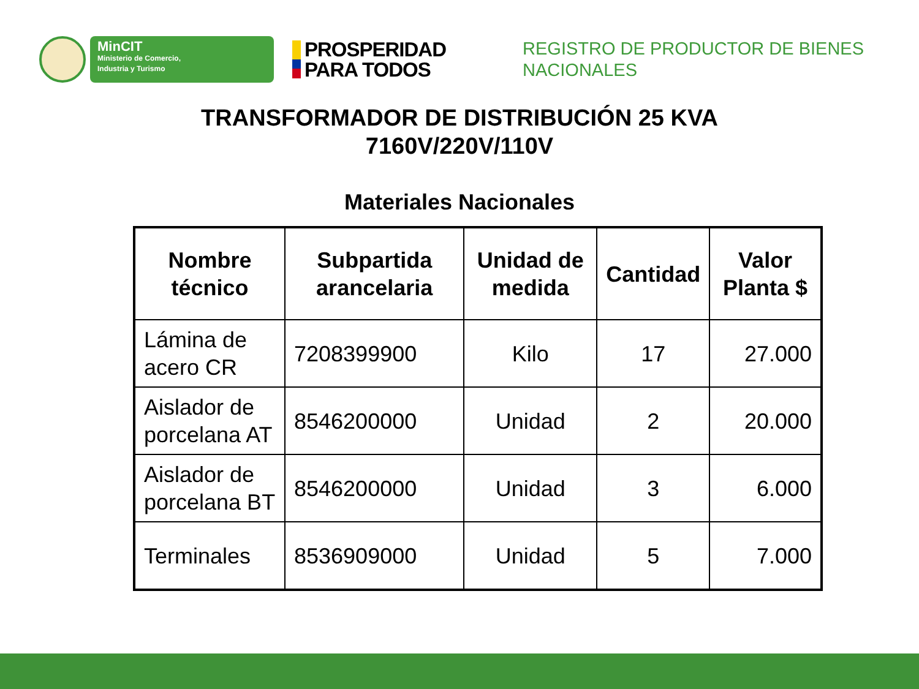MinCIT
Ministerio de Comercio,
Industria y Turismo
PROSPERIDAD
PARA TODOS
REGISTRO DE PRODUCTOR DE BIENES
NACIONALES
TRANSFORMADOR DE DISTRIBUCIÓN 25 KVA
7160V/220V/110V
Materiales Nacionales
| Nombre técnico | Subpartida arancelaria | Unidad de medida | Cantidad | Valor Planta $ |
| --- | --- | --- | --- | --- |
| Lámina de acero CR | 7208399900 | Kilo | 17 | 27.000 |
| Aislador de porcelana AT | 8546200000 | Unidad | 2 | 20.000 |
| Aislador de porcelana BT | 8546200000 | Unidad | 3 | 6.000 |
| Terminales | 8536909000 | Unidad | 5 | 7.000 |